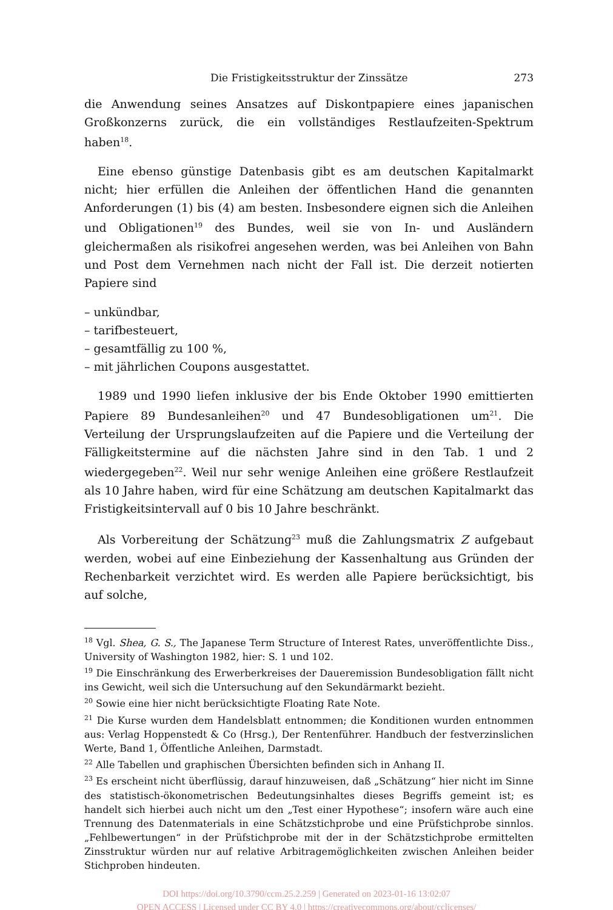Die Fristigkeitsstruktur der Zinssätze 273
die Anwendung seines Ansatzes auf Diskontpapiere eines japanischen Großkonzerns zurück, die ein vollständiges Restlaufzeiten-Spektrum haben<sup>18</sup>.
Eine ebenso günstige Datenbasis gibt es am deutschen Kapitalmarkt nicht; hier erfüllen die Anleihen der öffentlichen Hand die genannten Anforderungen (1) bis (4) am besten. Insbesondere eignen sich die Anleihen und Obligationen<sup>19</sup> des Bundes, weil sie von In- und Ausländern gleichermaßen als risikofrei angesehen werden, was bei Anleihen von Bahn und Post dem Vernehmen nach nicht der Fall ist. Die derzeit notierten Papiere sind
– unkündbar,
– tarifbesteuert,
– gesamtfällig zu 100 %,
– mit jährlichen Coupons ausgestattet.
1989 und 1990 liefen inklusive der bis Ende Oktober 1990 emittierten Papiere 89 Bundesanleihen<sup>20</sup> und 47 Bundesobligationen um<sup>21</sup>. Die Verteilung der Ursprungslaufzeiten auf die Papiere und die Verteilung der Fälligkeitstermine auf die nächsten Jahre sind in den Tab. 1 und 2 wiedergegeben<sup>22</sup>. Weil nur sehr wenige Anleihen eine größere Restlaufzeit als 10 Jahre haben, wird für eine Schätzung am deutschen Kapitalmarkt das Fristigkeitsintervall auf 0 bis 10 Jahre beschränkt.
Als Vorbereitung der Schätzung<sup>23</sup> muß die Zahlungsmatrix Z aufgebaut werden, wobei auf eine Einbeziehung der Kassenhaltung aus Gründen der Rechenbarkeit verzichtet wird. Es werden alle Papiere berücksichtigt, bis auf solche,
<sup>18</sup> Vgl. Shea, G. S., The Japanese Term Structure of Interest Rates, unveröffentlichte Diss., University of Washington 1982, hier: S. 1 und 102.
<sup>19</sup> Die Einschränkung des Erwerberkreises der Daueremission Bundesobligation fällt nicht ins Gewicht, weil sich die Untersuchung auf den Sekundärmarkt bezieht.
<sup>20</sup> Sowie eine hier nicht berücksichtigte Floating Rate Note.
<sup>21</sup> Die Kurse wurden dem Handelsblatt entnommen; die Konditionen wurden entnommen aus: Verlag Hoppenstedt & Co (Hrsg.), Der Rentenführer. Handbuch der festverzinslichen Werte, Band 1, Öffentliche Anleihen, Darmstadt.
<sup>22</sup> Alle Tabellen und graphischen Übersichten befinden sich in Anhang II.
<sup>23</sup> Es erscheint nicht überflüssig, darauf hinzuweisen, daß „Schätzung“ hier nicht im Sinne des statistisch-ökonometrischen Bedeutungsinhaltes dieses Begriffs gemeint ist; es handelt sich hierbei auch nicht um den „Test einer Hypothese“; insofern wäre auch eine Trennung des Datenmaterials in eine Schätzstichprobe und eine Prüfstichprobe sinnlos. „Fehlbewertungen“ in der Prüfstichprobe mit der in der Schätzstichprobe ermittelten Zinsstruktur würden nur auf relative Arbitragemöglichkeiten zwischen Anleihen beider Stichproben hindeuten.
DOI https://doi.org/10.3790/ccm.25.2.259 | Generated on 2023-01-16 13:02:07
OPEN ACCESS | Licensed under CC BY 4.0 | https://creativecommons.org/about/cclicenses/